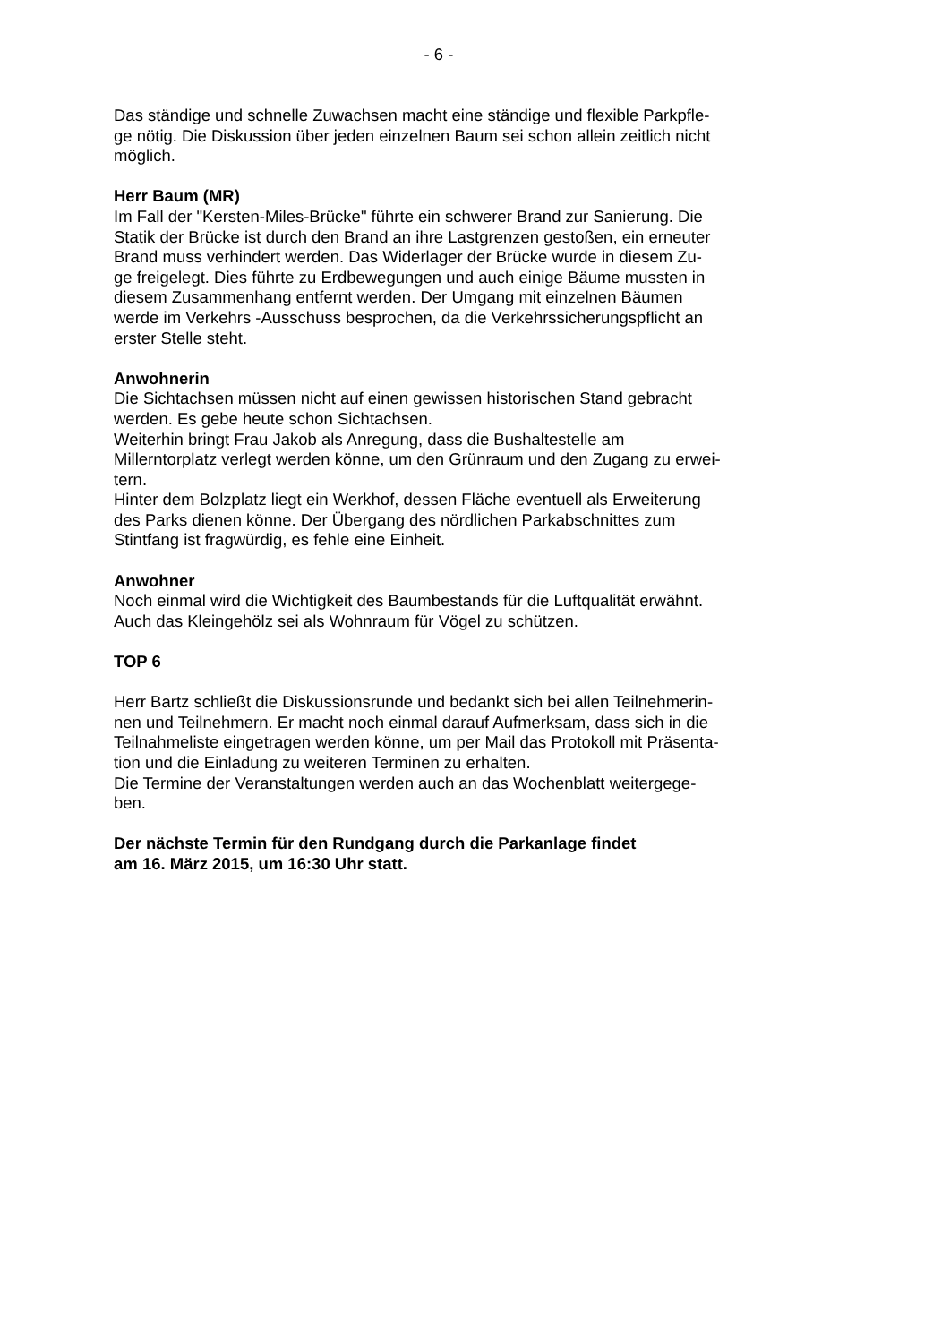- 6 -
Das ständige und schnelle Zuwachsen macht eine ständige und flexible Parkpfle- ge nötig. Die Diskussion über jeden einzelnen Baum sei schon allein zeitlich nicht möglich.
Herr Baum (MR) Im Fall der "Kersten-Miles-Brücke" führte ein schwerer Brand zur Sanierung. Die Statik der Brücke ist durch den Brand an ihre Lastgrenzen gestoßen, ein erneuter Brand muss verhindert werden. Das Widerlager der Brücke wurde in diesem Zu- ge freigelegt. Dies führte zu Erdbewegungen und auch einige Bäume mussten in diesem Zusammenhang entfernt werden. Der Umgang mit einzelnen Bäumen werde im Verkehrs -Ausschuss besprochen, da die Verkehrssicherungspflicht an erster Stelle steht.
Anwohnerin Die Sichtachsen müssen nicht auf einen gewissen historischen Stand gebracht werden. Es gebe heute schon Sichtachsen. Weiterhin bringt Frau Jakob als Anregung, dass die Bushaltestelle am Millerntorplatz verlegt werden könne, um den Grünraum und den Zugang zu erwei- tern. Hinter dem Bolzplatz liegt ein Werkhof, dessen Fläche eventuell als Erweiterung des Parks dienen könne. Der Übergang des nördlichen Parkabschnittes zum Stintfang ist fragwürdig, es fehle eine Einheit.
Anwohner Noch einmal wird die Wichtigkeit des Baumbestands für die Luftqualität erwähnt. Auch das Kleingehölz sei als Wohnraum für Vögel zu schützen.
TOP 6
Herr Bartz schließt die Diskussionsrunde und bedankt sich bei allen Teilnehmerin- nen und Teilnehmern. Er macht noch einmal darauf Aufmerksam, dass sich in die Teilnahmeliste eingetragen werden könne, um per Mail das Protokoll mit Präsenta- tion und die Einladung zu weiteren Terminen zu erhalten. Die Termine der Veranstaltungen werden auch an das Wochenblatt weitergege- ben.
Der nächste Termin für den Rundgang durch die Parkanlage findet am 16. März 2015, um 16:30 Uhr statt.